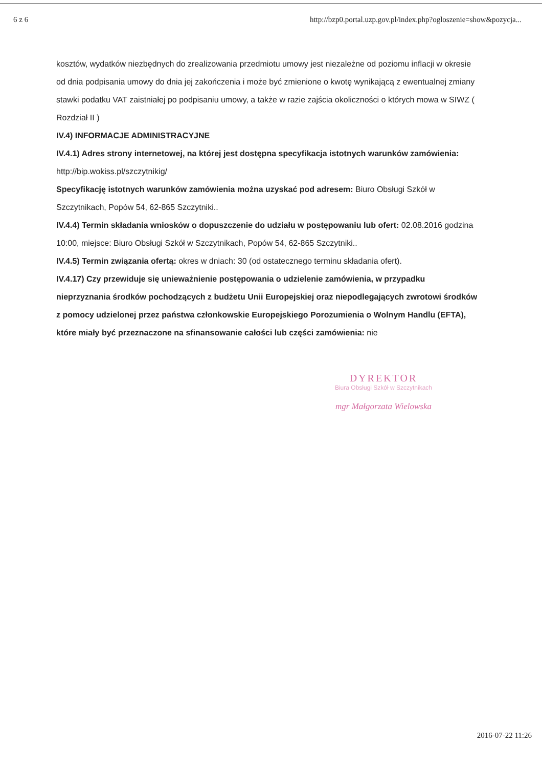6 z 6 http://bzp0.portal.uzp.gov.pl/index.php?ogloszenie=show&pozycja...
kosztów, wydatków niezbędnych do zrealizowania przedmiotu umowy jest niezależne od poziomu inflacji w okresie od dnia podpisania umowy do dnia jej zakończenia i może być zmienione o kwotę wynikającą z ewentualnej zmiany stawki podatku VAT zaistniałej po podpisaniu umowy, a także w razie zajścia okoliczności o których mowa w SIWZ ( Rozdział II )
IV.4) INFORMACJE ADMINISTRACYJNE
IV.4.1) Adres strony internetowej, na której jest dostępna specyfikacja istotnych warunków zamówienia: http://bip.wokiss.pl/szczytnikig/
Specyfikację istotnych warunków zamówienia można uzyskać pod adresem: Biuro Obsługi Szkół w Szczytnikach, Popów 54, 62-865 Szczytniki..
IV.4.4) Termin składania wniosków o dopuszczenie do udziału w postępowaniu lub ofert: 02.08.2016 godzina 10:00, miejsce: Biuro Obsługi Szkół w Szczytnikach, Popów 54, 62-865 Szczytniki..
IV.4.5) Termin związania ofertą: okres w dniach: 30 (od ostatecznego terminu składania ofert).
IV.4.17) Czy przewiduje się unieważnienie postępowania o udzielenie zamówienia, w przypadku nieprzyznania środków pochodzących z budżetu Unii Europejskiej oraz niepodlegających zwrotowi środków z pomocy udzielonej przez państwa członkowskie Europejskiego Porozumienia o Wolnym Handlu (EFTA), które miały być przeznaczone na sfinansowanie całości lub części zamówienia: nie
DYREKTOR
Biura Obsługi Szkół w Szczytnikach
mgr Małgorzata Wielowska
2016-07-22 11:26